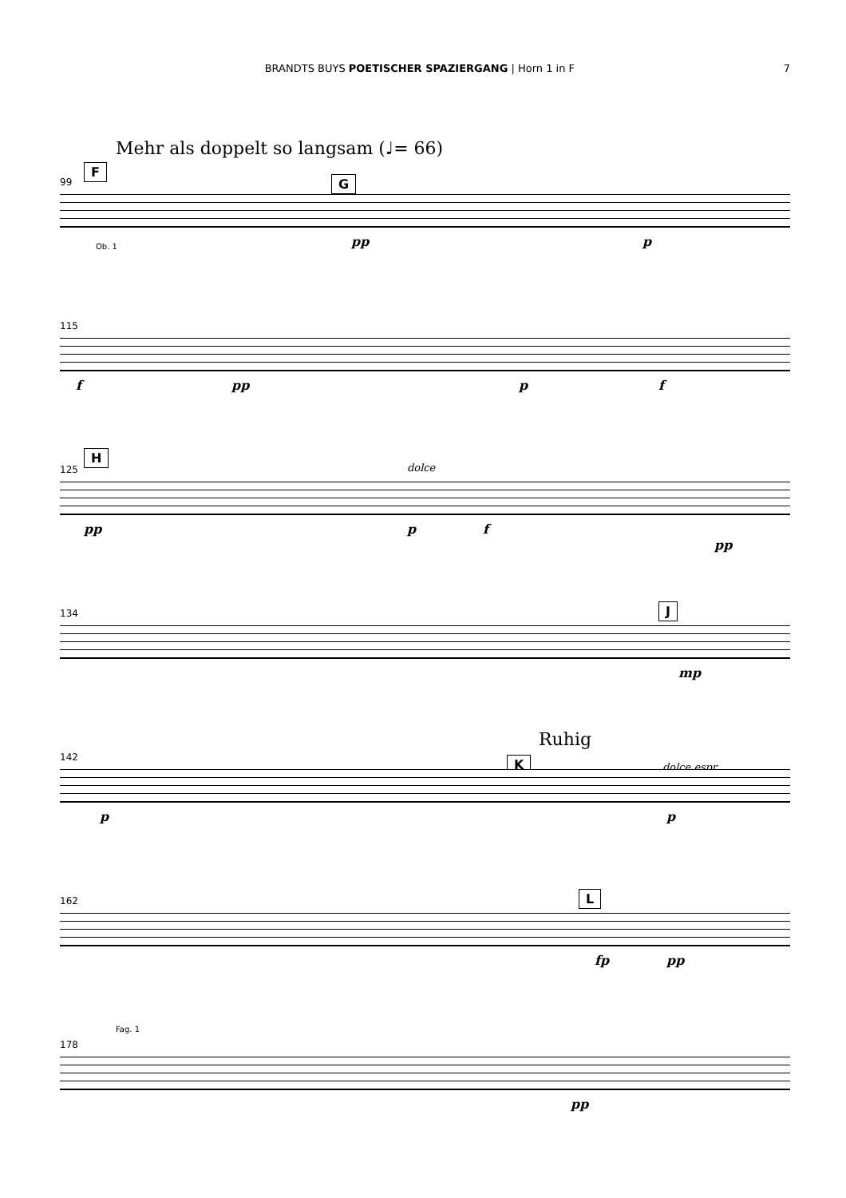BRANDTS BUYS POETISCHER SPAZIERGANG | Horn 1 in F 7
Mehr als doppelt so langsam (♩= 66)
F
G 99
Ob. 1 pp p
115
f pp p f
H
dolce 125
pp p f
pp
J 134
mp
K
Ruhig
dolce espr.
142
p p
L 162
fp pp
Fag. 1
178
pp